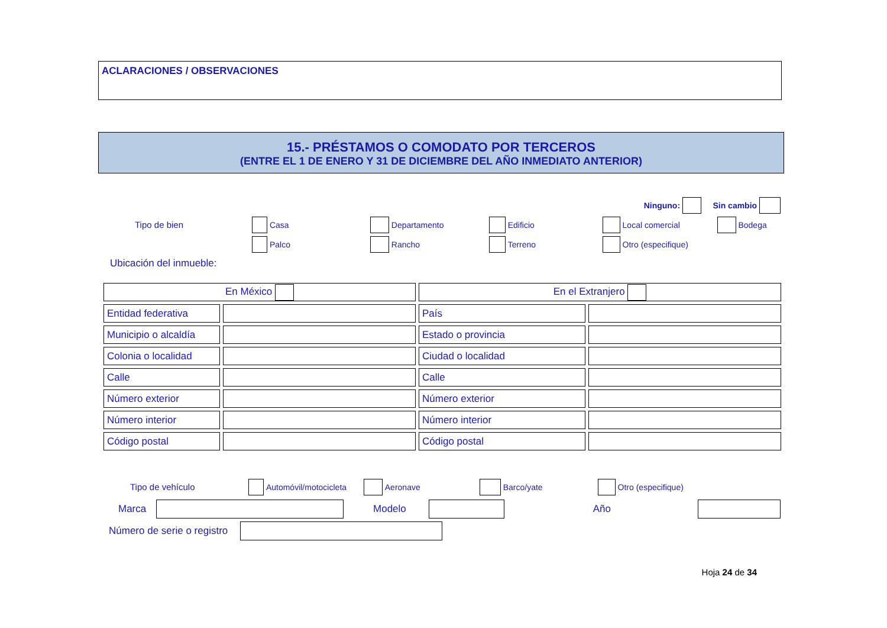ACLARACIONES / OBSERVACIONES
15.- PRÉSTAMOS O COMODATO POR TERCEROS
(ENTRE EL 1 DE ENERO Y 31 DE DICIEMBRE DEL AÑO INMEDIATO ANTERIOR)
Ninguno: Sin cambio
Tipo de bien Casa Departamento Edificio Local comercial Bodega
Palco Rancho Terreno Otro (especifique)
Ubicación del inmueble:
| En México | | En el Extranjero | |
| Entidad federativa | | País | |
| Municipio o alcaldía | | Estado o provincia | |
| Colonia o localidad | | Ciudad o localidad | |
| Calle | | Calle | |
| Número exterior | | Número exterior | |
| Número interior | | Número interior | |
| Código postal | | Código postal | |
Tipo de vehículo Automóvil/motocicleta Aeronave Barco/yate Otro (especifique)
Marca Modelo Año
Número de serie o registro
Hoja 24 de 34